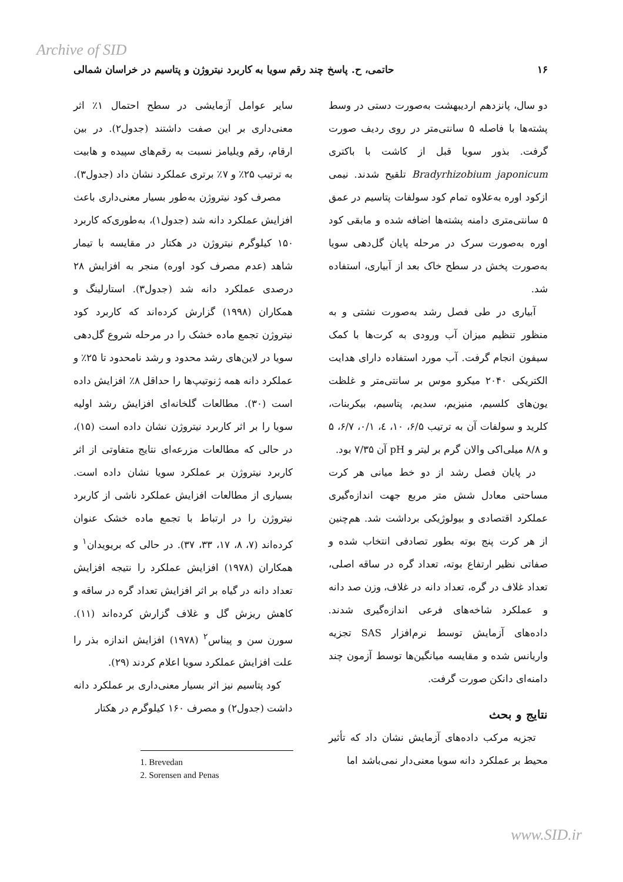Archive of SID
۱۶ حاتمی، ح. پاسخ چند رقم سویا به کاربرد نیتروژن و پتاسیم در خراسان شمالی
دو سال، پانزدهم اردیبهشت به‌صورت دستی در وسط پشته‌ها با فاصله ۵ سانتی‌متر در روی ردیف صورت گرفت. بذور سویا قبل از کاشت با باکتری Bradyrhizobium japonicum تلقیح شدند. نیمی ازکود اوره به‌علاوه تمام کود سولفات پتاسیم در عمق ۵ سانتی‌متری دامنه پشته‌ها اضافه شده و مابقی کود اوره به‌صورت سرک در مرحله پایان گل‌دهی سویا به‌صورت پخش در سطح خاک بعد از آبیاری، استفاده شد.
آبیاری در طی فصل رشد به‌صورت نشتی و به منظور تنظیم میزان آب ورودی به کرت‌ها با کمک سیفون انجام گرفت. آب مورد استفاده دارای هدایت الکتریکی ۲۰۴۰ میکرو موس بر سانتی‌متر و غلظت یون‌های کلسیم، منیزیم، سدیم، پتاسیم، بیکربنات، کلرید و سولفات آن به ترتیب ۶/۵، ۱۰، ٤، ۰/۱، ۶/۷، ۵ و ۸/۸ میلی‌اکی والان گرم بر لیتر و pH آن ۷/۳۵ بود.
در پایان فصل رشد از دو خط میانی هر کرت مساحتی معادل شش متر مربع جهت اندازه‌گیری عملکرد اقتصادی و بیولوژیکی برداشت شد. هم‌چنین از هر کرت پنج بوته بطور تصادفی انتخاب شده و صفاتی نظیر ارتفاع بوته، تعداد گره در ساقه اصلی، تعداد غلاف در گره، تعداد دانه در غلاف، وزن صد دانه و عملکرد شاخه‌های فرعی اندازه‌گیری شدند. داده‌های آزمایش توسط نرم‌افزار SAS تجزیه واریانس شده و مقایسه میانگین‌ها توسط آزمون چند دامنه‌ای دانکن صورت گرفت.
نتایج و بحث
تجزیه مرکب داده‌های آزمایش نشان داد که تأثیر محیط بر عملکرد دانه سویا معنی‌دار نمی‌باشد اما
سایر عوامل آزمایشی در سطح احتمال ۱٪ اثر معنی‌داری بر این صفت داشتند (جدول۲). در بین ارقام، رقم ویلیامز نسبت به رقم‌های سپیده و هابیت به ترتیب ۲۵٪ و ۷٪ برتری عملکرد نشان داد (جدول۳).
مصرف کود نیتروژن به‌طور بسیار معنی‌داری باعث افزایش عملکرد دانه شد (جدول۱)، به‌طوری‌که کاربرد ۱۵۰ کیلوگرم نیتروژن در هکتار در مقایسه با تیمار شاهد (عدم مصرف کود اوره) منجر به افزایش ۲۸ درصدی عملکرد دانه شد (جدول۳). استارلینگ و همکاران (۱۹۹۸) گزارش کرده‌اند که کاربرد کود نیتروژن تجمع ماده خشک را در مرحله شروع گل‌دهی سویا در لاین‌های رشد محدود و رشد نامحدود تا ۲۵٪ و عملکرد دانه همه ژنوتیپ‌ها را حداقل ۸٪ افزایش داده است (۳۰). مطالعات گلخانه‌ای افزایش رشد اولیه سویا را بر اثر کاربرد نیتروژن نشان داده است (۱۵)، در حالی که مطالعات مزرعه‌ای نتایج متفاوتی از اثر کاربرد نیتروژن بر عملکرد سویا نشان داده است. بسیاری از مطالعات افزایش عملکرد ناشی از کاربرد نیتروژن را در ارتباط با تجمع ماده خشک عنوان کرده‌اند (۷، ۸، ۱۷، ۳۳، ۳۷). در حالی که بریویدان<sup>۱</sup> و همکاران (۱۹۷۸) افزایش عملکرد را نتیجه افزایش تعداد دانه در گیاه بر اثر افزایش تعداد گره در ساقه و کاهش ریزش گل و غلاف گزارش کرده‌اند (۱۱). سورن سن و پیناس<sup>۲</sup> (۱۹۷۸) افزایش اندازه بذر را علت افزایش عملکرد سویا اعلام کردند (۲۹).
کود پتاسیم نیز اثر بسیار معنی‌داری بر عملکرد دانه داشت (جدول۲) و مصرف ۱۶۰ کیلوگرم در هکتار
1. Brevedan
2. Sorensen and Penas
www.SID.ir